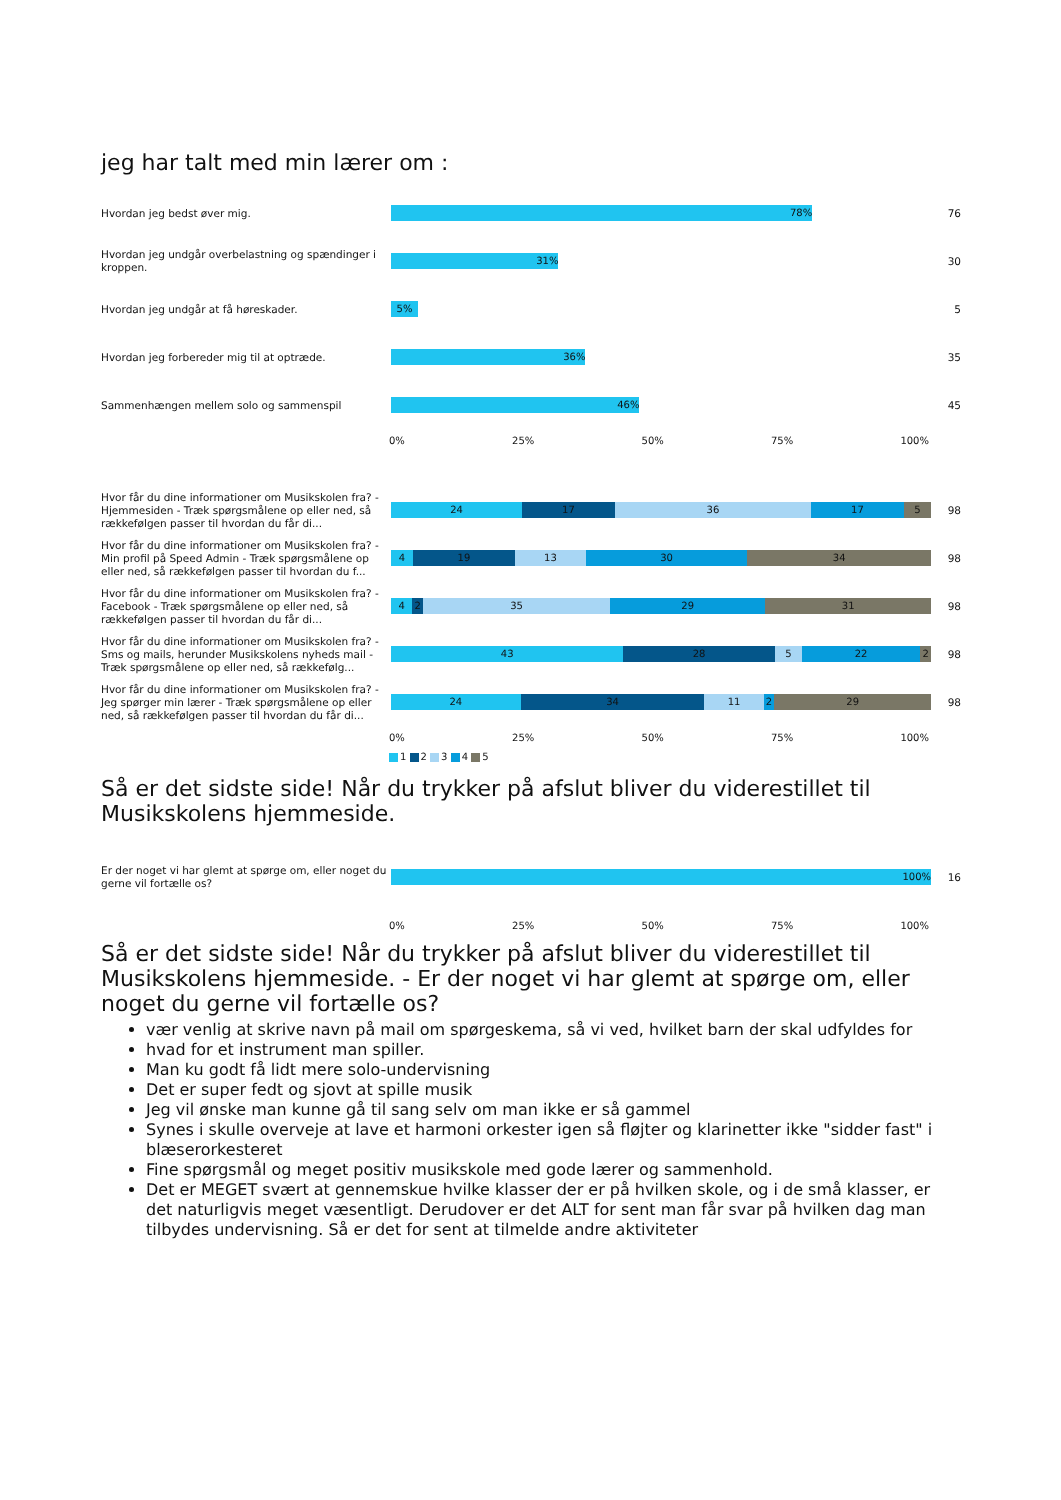jeg har talt med min lærer om :
Hvordan jeg bedst øver mig.
78%
76
Hvordan jeg undgår overbelastning og spændinger i kroppen.
31%
30
Hvordan jeg undgår at få høreskader.
5%
5
Hvordan jeg forbereder mig til at optræde.
36%
35
Sammenhængen mellem solo og sammenspil
46%
45
0% 25% 50% 75% 100%
Hvor får du dine informationer om Musikskolen fra? - Hjemmesiden - Træk spørgsmålene op eller ned, så rækkefølgen passer til hvordan du får di...
24 17 36 17 5
98
Hvor får du dine informationer om Musikskolen fra? - Min profil på Speed Admin - Træk spørgsmålene op eller ned, så rækkefølgen passer til hvordan du f...
4 19 13 30 34
98
Hvor får du dine informationer om Musikskolen fra? - Facebook - Træk spørgsmålene op eller ned, så rækkefølgen passer til hvordan du får di...
4 2 35 29 31
98
Hvor får du dine informationer om Musikskolen fra? - Sms og mails, herunder Musikskolens nyheds mail - Træk spørgsmålene op eller ned, så rækkefølg...
43 28 5 22 2
98
Hvor får du dine informationer om Musikskolen fra? - Jeg spørger min lærer - Træk spørgsmålene op eller ned, så rækkefølgen passer til hvordan du får di...
24 34 11 2 29
98
0% 25% 50% 75% 100%
1 2 3 4 5
Så er det sidste side! Når du trykker på afslut bliver du viderestillet til Musikskolens hjemmeside.
Er der noget vi har glemt at spørge om, eller noget du gerne vil fortælle os?
100%
16
0% 25% 50% 75% 100%
Så er det sidste side! Når du trykker på afslut bliver du viderestillet til Musikskolens hjemmeside. - Er der noget vi har glemt at spørge om, eller noget du gerne vil fortælle os?
vær venlig at skrive navn på mail om spørgeskema, så vi ved, hvilket barn der skal udfyldes for
hvad for et instrument man spiller.
Man ku godt få lidt mere solo-undervisning
Det er super fedt og sjovt at spille musik
Jeg vil ønske man kunne gå til sang selv om man ikke er så gammel
Synes i skulle overveje at lave et harmoni orkester igen så fløjter og klarinetter ikke "sidder fast" i blæserorkesteret
Fine spørgsmål og meget positiv musikskole med gode lærer og sammenhold.
Det er MEGET svært at gennemskue hvilke klasser der er på hvilken skole, og i de små klasser, er det naturligvis meget væsentligt. Derudover er det ALT for sent man får svar på hvilken dag man tilbydes undervisning. Så er det for sent at tilmelde andre aktiviteter